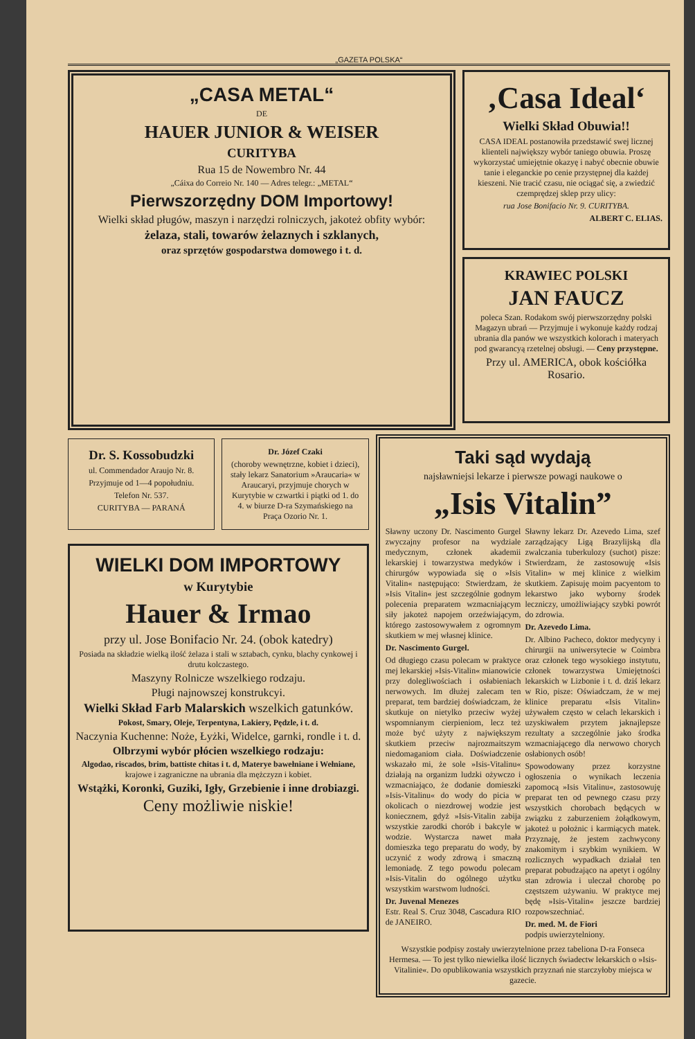„GAZETA POLSKA“
„CASA METAL“
DE
HAUER JUNIOR & WEISER
CURITYBA
Rua 15 de Nowembro Nr. 44
„Cáixa do Correio Nr. 140 — Adres telegr.: „METAL“
Pierwszorzędny DOM Importowy!
Wielki skład pługów, maszyn i narzędzi rolniczych, jakoteż obfity wybór:
żelaza, stali, towarów żelaznych i szklanych,
oraz sprzętów gospodarstwa domowego i t. d.
‚Casa Ideal‘
Wielki Skład Obuwia!!
CASA IDEAL postanowiła przedstawić swej licznej klienteli największy wybór taniego obuwia. Proszę wykorzystać umiejętnie okazyę i nabyć obecnie obuwie tanie i eleganckie po cenie przystępnej dla każdej kieszeni. Nie tracić czasu, nie ociągać się, a zwiedzić czemprędzej sklep przy ulicy:
rua Jose Bonifacio Nr. 9. CURITYBA.
ALBERT C. ELIAS.
KRAWIEC POLSKI
JAN FAUCZ
poleca Szan. Rodakom swój pierwszorzędny polski Magazyn ubrań — Przyjmuje i wykonuje każdy rodzaj ubrania dla panów we wszystkich kolorach i materyach pod gwarancyą rzetelnej obsługi. — Ceny przystępne.
Przy ul. AMERICA, obok kościółka Rosario.
Dr. S. Kossobudzki
ul. Commendador Araujo Nr. 8.
Przyjmuje od 1—4 popołudniu.
Telefon Nr. 537.
CURITYBA — PARANÁ
Dr. Józef Czaki
(choroby wewnętrzne, kobiet i dzieci), stały lekarz Sanatorium »Araucaria« w Araucaryi, przyjmuje chorych w Kurytybie w czwartki i piątki od 1. do 4. w biurze D-ra Szymańskiego na Praça Ozorio Nr. 1.
WIELKI DOM IMPORTOWY
w Kurytybie
Hauer & Irmao
przy ul. Jose Bonifacio Nr. 24. (obok katedry)
Posiada na składzie wielką ilość żelaza i stali w sztabach, cynku, blachy cynkowej i drutu kolczastego.
Maszyny Rolnicze wszelkiego rodzaju.
Pługi najnowszej konstrukcyi.
Wielki Skład Farb Malarskich wszelkich gatunków.
Pokost, Smary, Oleje, Terpentyna, Lakiery, Pędzle, i t. d.
Naczynia Kuchenne: Noże, Łyżki, Widelce, garnki, rondle i t. d.
Olbrzymi wybór płócien wszelkiego rodzaju:
Algodao, riscados, brim, battiste chitas i t. d, Materye bawełniane i Wełniane, krajowe i zagraniczne na ubrania dla mężczyzn i kobiet.
Wstążki, Koronki, Guziki, Igły, Grzebienie i inne drobiazgi.
Ceny możliwie niskie!
Taki sąd wydają
najsławniejsi lekarze i pierwsze powagi naukowe o
„Isis Vitalin”
Sławny uczony Dr. Nascimento Gurgel zwyczajny profesor na wydziale medycznym, członek akademii lekarskiej i towarzystwa medyków i chirurgów wypowiada się o »Isis Vitalin« następująco: Stwierdzam, że »Isis Vitalin« jest szczególnie godnym polecenia preparatem wzmacniającym siły jakoteż napojem orzeźwiającym, którego zastosowywałem z ogromnym skutkiem w mej własnej klinice.
Dr. Nascimento Gurgel.
Od długiego czasu polecam w praktyce mej lekarskiej »Isis-Vitalin« mianowicie przy dolegliwościach i osłabieniach nerwowych. Im dłużej zalecam ten preparat, tem bardziej doświadczam, że skutkuje on nietylko przeciw wyżej wspomnianym cierpieniom, lecz też może być użyty z największym skutkiem przeciw najrozmaitszym niedomaganiom ciała. Doświadczenie wskazało mi, że sole »Isis-Vitalinu« działają na organizm ludzki ożywczo i wzmacniająco, że dodanie domieszki »Isis-Vitalinu« do wody do picia w okolicach o niezdrowej wodzie jest koniecznem, gdyż »Isis-Vitalin zabija wszystkie zarodki chorób i bakcyle w wodzie. Wystarcza nawet mała domieszka tego preparatu do wody, by uczynić z wody zdrową i smaczną lemoniadę. Z tego powodu polecam »Isis-Vitalin do ogólnego użytku wszystkim warstwom ludności.
Dr. Juvenal Menezes
Estr. Real S. Cruz 3048, Cascadura RIO de JANEIRO.
Sławny lekarz Dr. Azevedo Lima, szef zarządzający Ligą Brazylijską dla zwalczania tuberkulozy (suchot) pisze: Stwierdzam, że zastosowuję «Isis Vitalin» w mej klinice z wielkim skutkiem. Zapisuję moim pacyentom to lekarstwo jako wyborny środek leczniczy, umożliwiający szybki powrót do zdrowia.
Dr. Azevedo Lima.
Dr. Albino Pacheco, doktor medycyny i chirurgii na uniwersytecie w Coimbra oraz członek tego wysokiego instytutu, członek towarzystwa Umiejętności lekarskich w Lizbonie i t. d. dziś lekarz w Rio, pisze: Oświadczam, że w mej klinice preparatu «Isis Vitalin» używałem często w celach lekarskich i uzyskiwałem przytem jaknajlepsze rezultaty a szczególnie jako środka wzmacniającego dla nerwowo chorych osłabionych osób!
Spowodowany przez korzystne ogłoszenia o wynikach leczenia zapomocą »Isis Vitalinu«, zastosowuję preparat ten od pewnego czasu przy wszystkich chorobach będących w związku z zaburzeniem żołądkowym, jakoteż u położnic i karmiących matek. Przyznaję, że jestem zachwycony znakomitym i szybkim wynikiem. W rozlicznych wypadkach działał ten preparat pobudzająco na apetyt i ogólny stan zdrowia i uleczał chorobę po częstszem używaniu. W praktyce mej będę »Isis-Vitalin« jeszcze bardziej rozpowszechniać.
Dr. med. M. de Fiori
podpis uwierzytelniony.
Wszystkie podpisy zostały uwierzytelnione przez tabeliona D-ra Fonseca Hermesa. — To jest tylko niewielka ilość licznych świadectw lekarskich o »Isis-Vitalinie«. Do opublikowania wszystkich przyznań nie starczyłoby miejsca w gazecie.